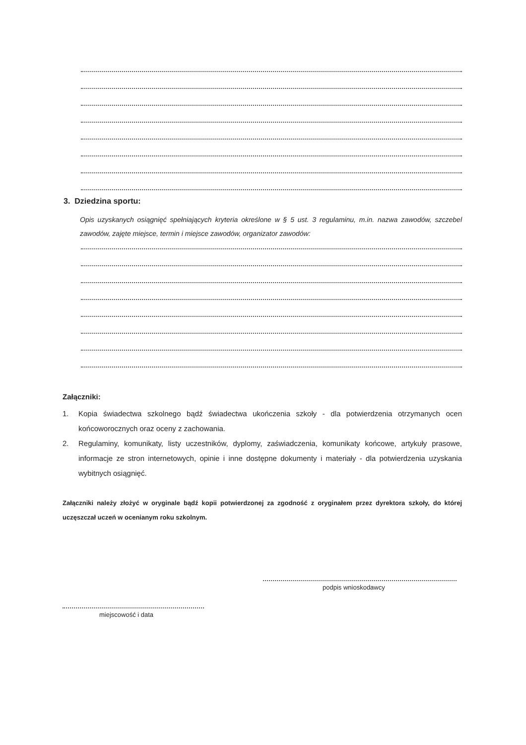3. Dziedzina sportu:
Opis uzyskanych osiągnięć spełniających kryteria określone w § 5 ust. 3 regulaminu, m.in. nazwa zawodów, szczebel zawodów, zajęte miejsce, termin i miejsce zawodów, organizator zawodów:
Załączniki:
1. Kopia świadectwa szkolnego bądź świadectwa ukończenia szkoły - dla potwierdzenia otrzymanych ocen końcoworocznych oraz oceny z zachowania.
2. Regulaminy, komunikaty, listy uczestników, dyplomy, zaświadczenia, komunikaty końcowe, artykuły prasowe, informacje ze stron internetowych, opinie i inne dostępne dokumenty i materiały - dla potwierdzenia uzyskania wybitnych osiągnięć.
Załączniki należy złożyć w oryginale bądź kopii potwierdzonej za zgodność z oryginałem przez dyrektora szkoły, do której uczęszczał uczeń w ocenianym roku szkolnym.
podpis wnioskodawcy
miejscowość i data